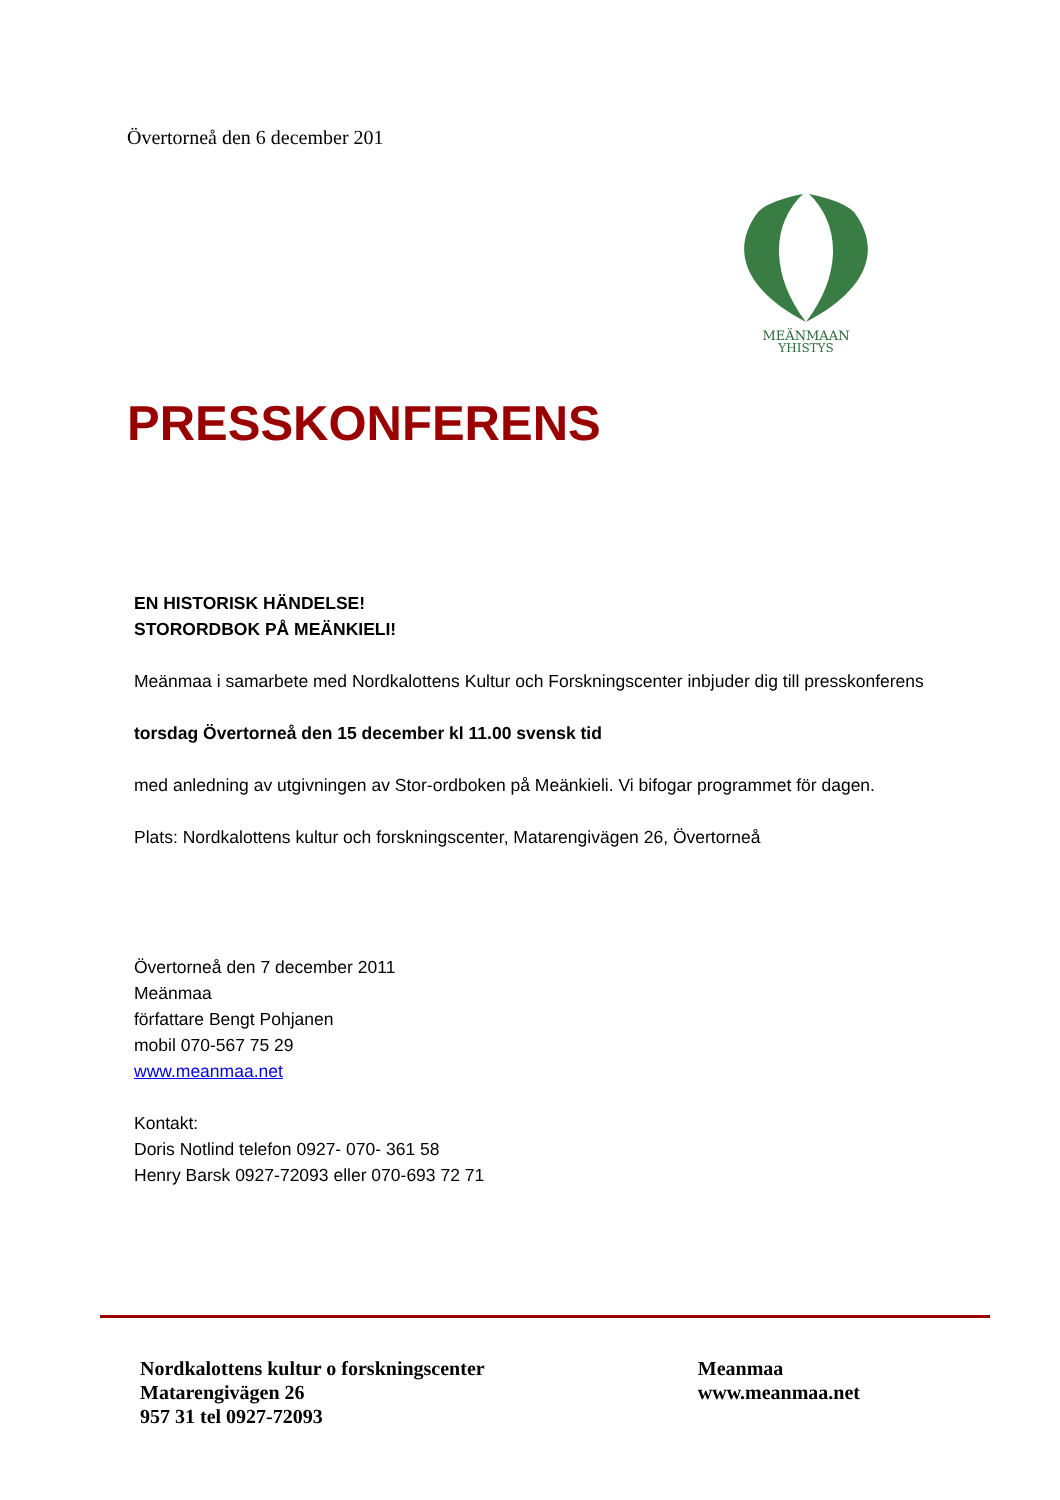Övertorneå den 6 december 201
MEÄNMAAN
YHISTYS
PRESSKONFERENS
EN HISTORISK HÄNDELSE!
STORORDBOK PÅ MEÄNKIELI!
Meänmaa i samarbete med Nordkalottens Kultur och Forskningscenter inbjuder dig till presskonferens
torsdag Övertorneå den 15 december kl 11.00 svensk tid
med anledning av utgivningen av Stor-ordboken på Meänkieli. Vi bifogar programmet för dagen.
Plats: Nordkalottens kultur och forskningscenter, Matarengivägen 26, Övertorneå
Övertorneå den 7 december 2011
Meänmaa
författare Bengt Pohjanen
mobil 070-567 75 29
www.meanmaa.net
Kontakt:
Doris Notlind telefon 0927- 070- 361 58
Henry Barsk 0927-72093 eller 070-693 72 71
Nordkalottens kultur o forskningscenter
Matarengivägen 26
957 31 tel 0927-72093
Meanmaa
www.meanmaa.net